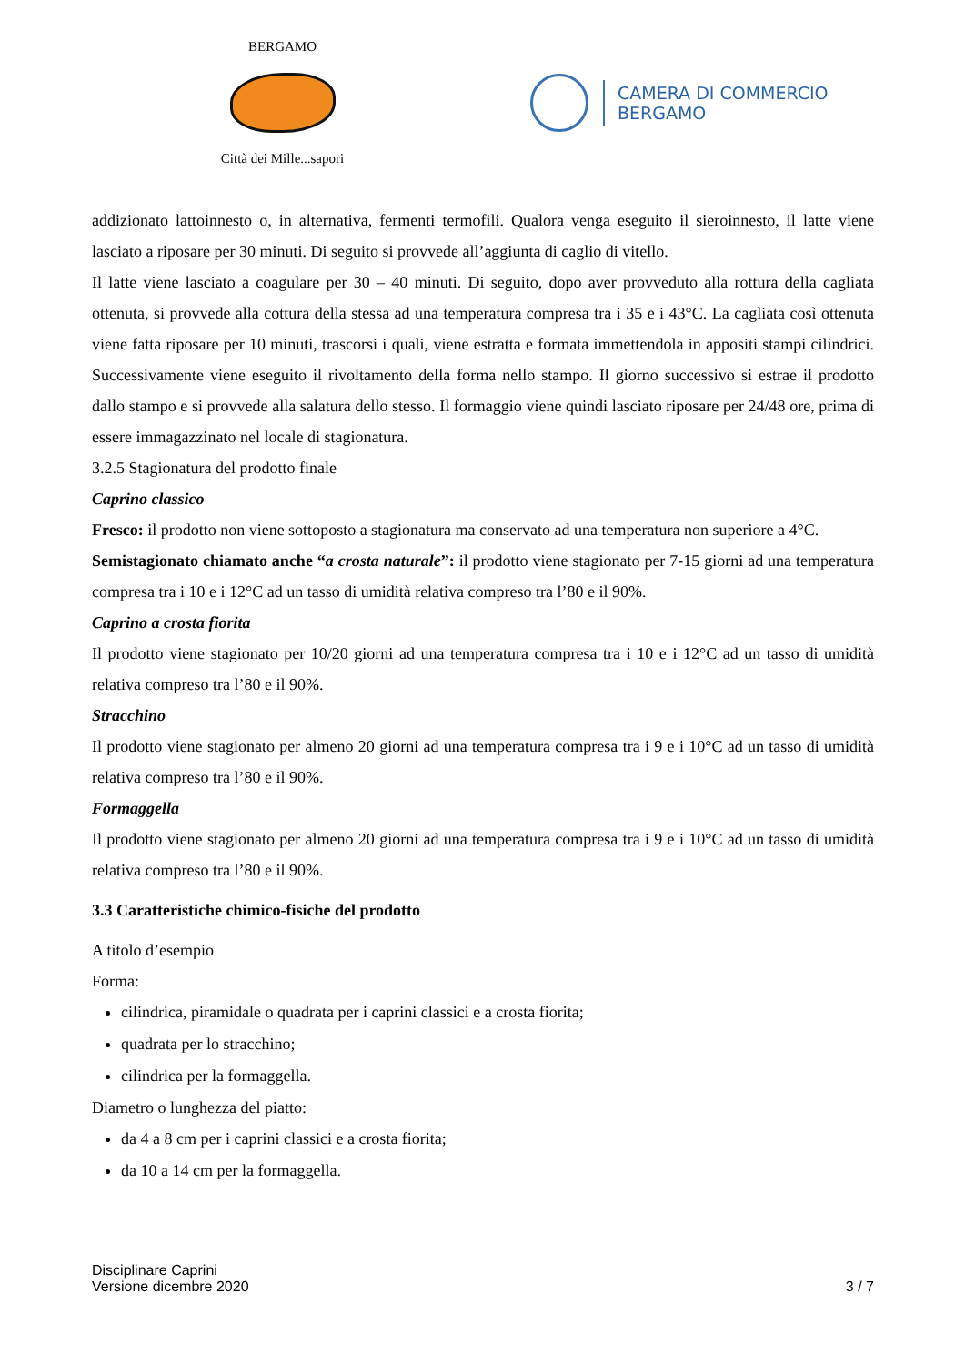BERGAMO
Città dei Mille...sapori
CAMERA DI COMMERCIO
BERGAMO
addizionato lattoinnesto o, in alternativa, fermenti termofili. Qualora venga eseguito il sieroinnesto, il latte viene lasciato a riposare per 30 minuti. Di seguito si provvede all’aggiunta di caglio di vitello.
Il latte viene lasciato a coagulare per 30 – 40 minuti. Di seguito, dopo aver provveduto alla rottura della cagliata ottenuta, si provvede alla cottura della stessa ad una temperatura compresa tra i 35 e i 43°C. La cagliata così ottenuta viene fatta riposare per 10 minuti, trascorsi i quali, viene estratta e formata immettendola in appositi stampi cilindrici. Successivamente viene eseguito il rivoltamento della forma nello stampo. Il giorno successivo si estrae il prodotto dallo stampo e si provvede alla salatura dello stesso. Il formaggio viene quindi lasciato riposare per 24/48 ore, prima di essere immagazzinato nel locale di stagionatura.
3.2.5 Stagionatura del prodotto finale
Caprino classico
Fresco: il prodotto non viene sottoposto a stagionatura ma conservato ad una temperatura non superiore a 4°C.
Semistagionato chiamato anche “a crosta naturale”: il prodotto viene stagionato per 7-15 giorni ad una temperatura compresa tra i 10 e i 12°C ad un tasso di umidità relativa compreso tra l’80 e il 90%.
Caprino a crosta fiorita
Il prodotto viene stagionato per 10/20 giorni ad una temperatura compresa tra i 10 e i 12°C ad un tasso di umidità relativa compreso tra l’80 e il 90%.
Stracchino
Il prodotto viene stagionato per almeno 20 giorni ad una temperatura compresa tra i 9 e i 10°C ad un tasso di umidità relativa compreso tra l’80 e il 90%.
Formaggella
Il prodotto viene stagionato per almeno 20 giorni ad una temperatura compresa tra i 9 e i 10°C ad un tasso di umidità relativa compreso tra l’80 e il 90%.
3.3 Caratteristiche chimico-fisiche del prodotto
A titolo d’esempio
Forma:
cilindrica, piramidale o quadrata per i caprini classici e a crosta fiorita;
quadrata per lo stracchino;
cilindrica per la formaggella.
Diametro o lunghezza del piatto:
da 4 a 8 cm per i caprini classici e a crosta fiorita;
da 10 a 14 cm per la formaggella.
Disciplinare Caprini
Versione dicembre 2020
3 / 7